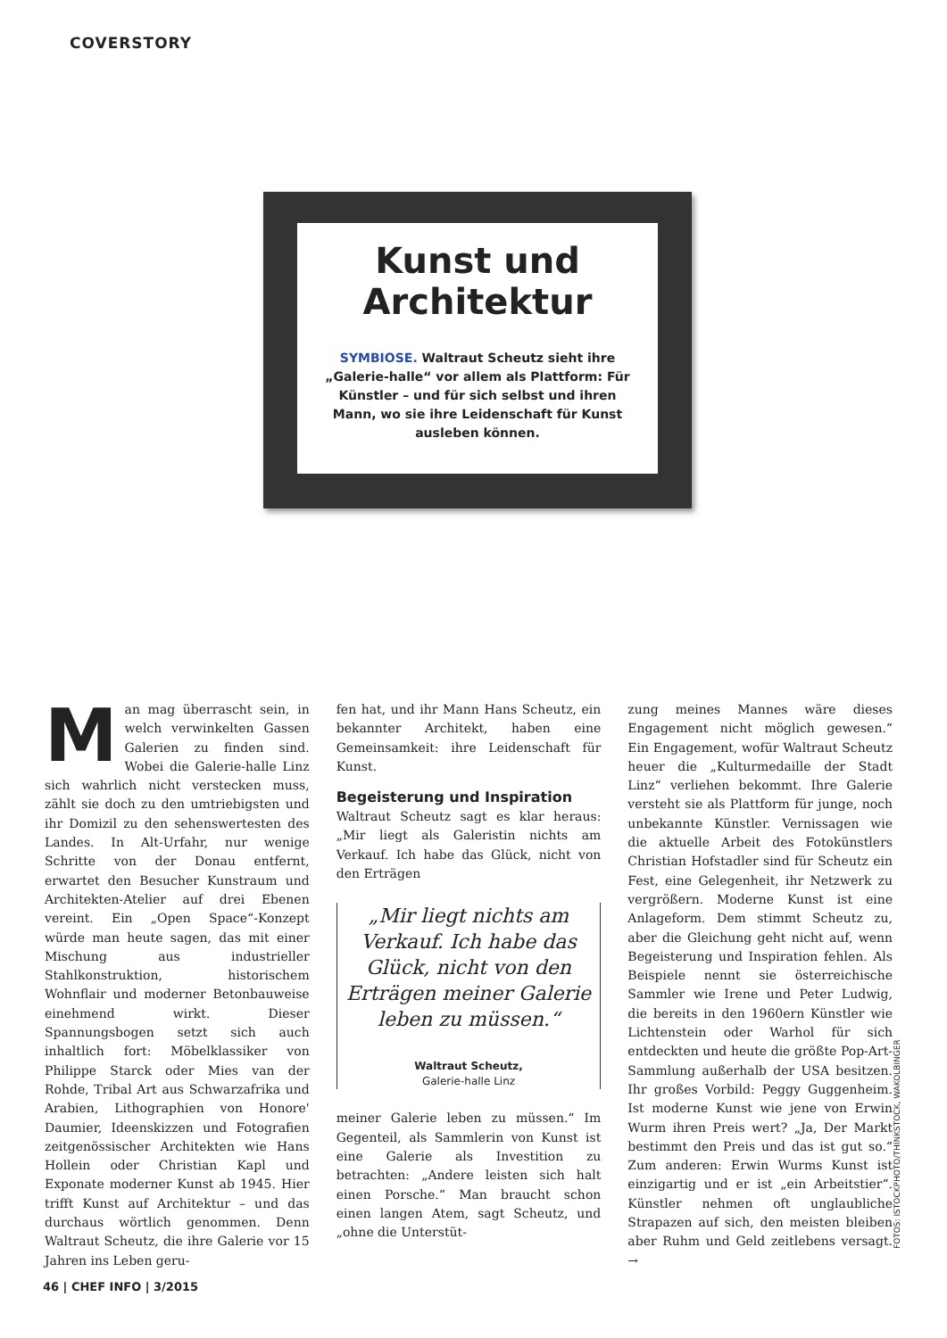COVERSTORY
Kunst und
Architektur
SYMBIOSE. Waltraut Scheutz sieht ihre „Galerie-halle“ vor allem als Plattform: Für Künstler – und für sich selbst und ihren Mann, wo sie ihre Leidenschaft für Kunst ausleben können.
Man mag überrascht sein, in welch verwinkelten Gassen Galerien zu finden sind. Wobei die Galerie-halle Linz sich wahrlich nicht verstecken muss, zählt sie doch zu den umtriebigsten und ihr Domizil zu den sehenswertesten des Landes. In Alt-Urfahr, nur wenige Schritte von der Donau entfernt, erwartet den Besucher Kunstraum und Architekten-Atelier auf drei Ebenen vereint. Ein „Open Space“-Konzept würde man heute sagen, das mit einer Mischung aus industrieller Stahlkonstruktion, historischem Wohnflair und moderner Betonbauweise einehmend wirkt. Dieser Spannungsbogen setzt sich auch inhaltlich fort: Möbelklassiker von Philippe Starck oder Mies van der Rohde, Tribal Art aus Schwarzafrika und Arabien, Lithographien von Honore' Daumier, Ideenskizzen und Fotografien zeitgenössischer Architekten wie Hans Hollein oder Christian Kapl und Exponate moderner Kunst ab 1945. Hier trifft Kunst auf Architektur – und das durchaus wörtlich genommen. Denn Waltraut Scheutz, die ihre Galerie vor 15 Jahren ins Leben geru-
fen hat, und ihr Mann Hans Scheutz, ein bekannter Architekt, haben eine Gemeinsamkeit: ihre Leidenschaft für Kunst.
Begeisterung und Inspiration
Waltraut Scheutz sagt es klar heraus: „Mir liegt als Galeristin nichts am Verkauf. Ich habe das Glück, nicht von den Erträgen
„Mir liegt nichts am Verkauf. Ich habe das Glück, nicht von den Erträgen meiner Galerie leben zu müssen.“
Waltraut Scheutz,
Galerie-halle Linz
meiner Galerie leben zu müssen.“ Im Gegenteil, als Sammlerin von Kunst ist eine Galerie als Investition zu betrachten: „Andere leisten sich halt einen Porsche.“ Man braucht schon einen langen Atem, sagt Scheutz, und „ohne die Unterstüt-
zung meines Mannes wäre dieses Engagement nicht möglich gewesen.“ Ein Engagement, wofür Waltraut Scheutz heuer die „Kulturmedaille der Stadt Linz“ verliehen bekommt. Ihre Galerie versteht sie als Plattform für junge, noch unbekannte Künstler. Vernissagen wie die aktuelle Arbeit des Fotokünstlers Christian Hofstadler sind für Scheutz ein Fest, eine Gelegenheit, ihr Netzwerk zu vergrößern. Moderne Kunst ist eine Anlageform. Dem stimmt Scheutz zu, aber die Gleichung geht nicht auf, wenn Begeisterung und Inspiration fehlen. Als Beispiele nennt sie österreichische Sammler wie Irene und Peter Ludwig, die bereits in den 1960ern Künstler wie Lichtenstein oder Warhol für sich entdeckten und heute die größte Pop-Art-Sammlung außerhalb der USA besitzen. Ihr großes Vorbild: Peggy Guggenheim. Ist moderne Kunst wie jene von Erwin Wurm ihren Preis wert? „Ja, Der Markt bestimmt den Preis und das ist gut so.“ Zum anderen: Erwin Wurms Kunst ist einzigartig und er ist „ein Arbeitstier“. Künstler nehmen oft unglaubliche Strapazen auf sich, den meisten bleiben aber Ruhm und Geld zeitlebens versagt. →
FOTOS: ISTOCKPHOTO/THINKSTOCK, WAKOLBINGER
46 | CHEF INFO | 3/2015